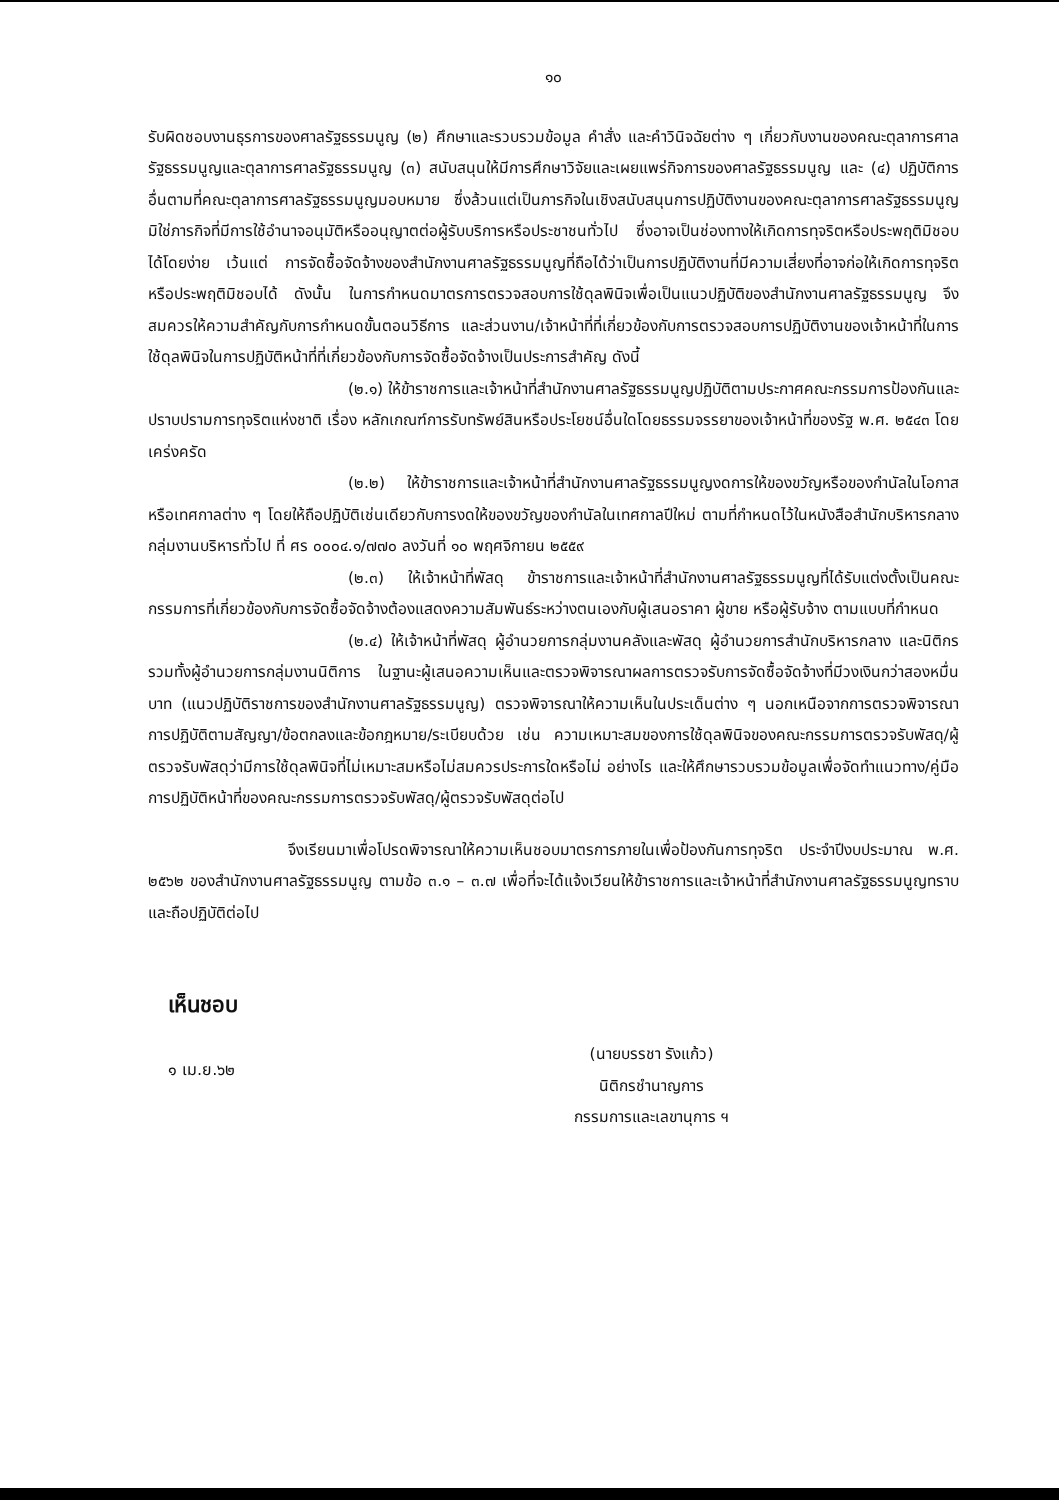๑๐
รับผิดชอบงานธุรการของศาลรัฐธรรมนูญ (๒) ศึกษาและรวบรวมข้อมูล คำสั่ง และคำวินิจฉัยต่าง ๆ เกี่ยวกับงานของคณะตุลาการศาลรัฐธรรมนูญและตุลาการศาลรัฐธรรมนูญ (๓) สนับสนุนให้มีการศึกษาวิจัยและเผยแพร่กิจการของศาลรัฐธรรมนูญ และ (๔) ปฏิบัติการอื่นตามที่คณะตุลาการศาลรัฐธรรมนูญมอบหมาย ซึ่งล้วนแต่เป็นภารกิจในเชิงสนับสนุนการปฏิบัติงานของคณะตุลาการศาลรัฐธรรมนูญ มิใช่ภารกิจที่มีการใช้อำนาจอนุมัติหรืออนุญาตต่อผู้รับบริการหรือประชาชนทั่วไป ซึ่งอาจเป็นช่องทางให้เกิดการทุจริตหรือประพฤติมิชอบได้โดยง่าย เว้นแต่ การจัดซื้อจัดจ้างของสำนักงานศาลรัฐธรรมนูญที่ถือได้ว่าเป็นการปฏิบัติงานที่มีความเสี่ยงที่อาจก่อให้เกิดการทุจริตหรือประพฤติมิชอบได้ ดังนั้น ในการกำหนดมาตรการตรวจสอบการใช้ดุลพินิจเพื่อเป็นแนวปฏิบัติของสำนักงานศาลรัฐธรรมนูญ จึงสมควรให้ความสำคัญกับการกำหนดขั้นตอนวิธีการ และส่วนงาน/เจ้าหน้าที่ที่เกี่ยวข้องกับการตรวจสอบการปฏิบัติงานของเจ้าหน้าที่ในการใช้ดุลพินิจในการปฏิบัติหน้าที่ที่เกี่ยวข้องกับการจัดซื้อจัดจ้างเป็นประการสำคัญ ดังนี้
(๒.๑) ให้ข้าราชการและเจ้าหน้าที่สำนักงานศาลรัฐธรรมนูญปฏิบัติตามประกาศคณะกรรมการป้องกันและปราบปรามการทุจริตแห่งชาติ เรื่อง หลักเกณฑ์การรับทรัพย์สินหรือประโยชน์อื่นใดโดยธรรมจรรยาของเจ้าหน้าที่ของรัฐ พ.ศ. ๒๕๔๓ โดยเคร่งครัด
(๒.๒) ให้ข้าราชการและเจ้าหน้าที่สำนักงานศาลรัฐธรรมนูญงดการให้ของขวัญหรือของกำนัลในโอกาสหรือเทศกาลต่าง ๆ โดยให้ถือปฏิบัติเช่นเดียวกับการงดให้ของขวัญของกำนัลในเทศกาลปีใหม่ ตามที่กำหนดไว้ในหนังสือสำนักบริหารกลาง กลุ่มงานบริหารทั่วไป ที่ ศร ๐๐๐๔.๑/๗๗๐ ลงวันที่ ๑๐ พฤศจิกายน ๒๕๕๙
(๒.๓) ให้เจ้าหน้าที่พัสดุ ข้าราชการและเจ้าหน้าที่สำนักงานศาลรัฐธรรมนูญที่ได้รับแต่งตั้งเป็นคณะกรรมการที่เกี่ยวข้องกับการจัดซื้อจัดจ้างต้องแสดงความสัมพันธ์ระหว่างตนเองกับผู้เสนอราคา ผู้ขาย หรือผู้รับจ้าง ตามแบบที่กำหนด
(๒.๔) ให้เจ้าหน้าที่พัสดุ ผู้อำนวยการกลุ่มงานคลังและพัสดุ ผู้อำนวยการสำนักบริหารกลาง และนิติกร รวมทั้งผู้อำนวยการกลุ่มงานนิติการ ในฐานะผู้เสนอความเห็นและตรวจพิจารณาผลการตรวจรับการจัดซื้อจัดจ้างที่มีวงเงินกว่าสองหมื่นบาท (แนวปฏิบัติราชการของสำนักงานศาลรัฐธรรมนูญ) ตรวจพิจารณาให้ความเห็นในประเด็นต่าง ๆ นอกเหนือจากการตรวจพิจารณาการปฏิบัติตามสัญญา/ข้อตกลงและข้อกฎหมาย/ระเบียบด้วย เช่น ความเหมาะสมของการใช้ดุลพินิจของคณะกรรมการตรวจรับพัสดุ/ผู้ตรวจรับพัสดุว่ามีการใช้ดุลพินิจที่ไม่เหมาะสมหรือไม่สมควรประการใดหรือไม่ อย่างไร และให้ศึกษารวบรวมข้อมูลเพื่อจัดทำแนวทาง/คู่มือการปฏิบัติหน้าที่ของคณะกรรมการตรวจรับพัสดุ/ผู้ตรวจรับพัสดุต่อไป
จึงเรียนมาเพื่อโปรดพิจารณาให้ความเห็นชอบมาตรการภายในเพื่อป้องกันการทุจริต ประจำปีงบประมาณ พ.ศ. ๒๕๖๒ ของสำนักงานศาลรัฐธรรมนูญ ตามข้อ ๓.๑ – ๓.๗ เพื่อที่จะได้แจ้งเวียนให้ข้าราชการและเจ้าหน้าที่สำนักงานศาลรัฐธรรมนูญทราบและถือปฏิบัติต่อไป
เห็นชอบ
๑ เม.ย.๖๒
(นายบรรชา รังแก้ว)
นิติกรชำนาญการ
กรรมการและเลขานุการ ฯ